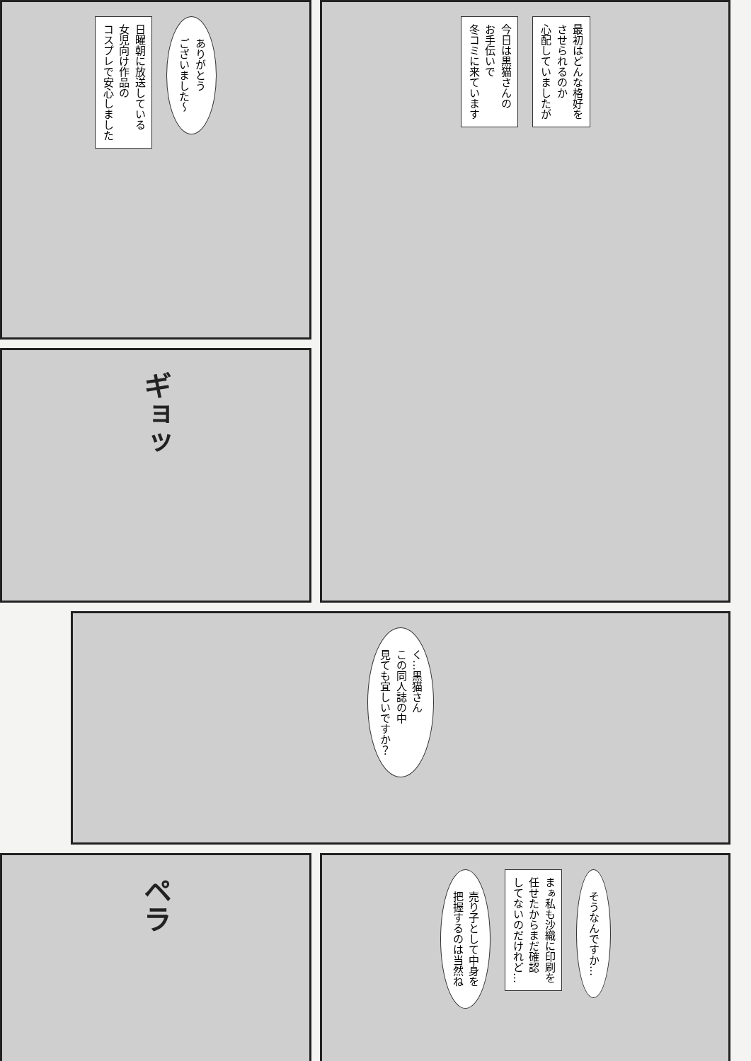日曜朝に放送している
女児向け作品の
コスプレで安心しました
ありがとう
ございました～
今日は黒猫さんの
お手伝いで
冬コミに来ています
最初はどんな格好を
させられるのか
心配していましたが
ギョッ
く…黒猫さん
この同人誌の中
見ても宜しいですか？
ペラ
売り子として中身を
把握するのは当然ね
まぁ私も沙織に印刷を
任せたからまだ確認
してないのだけれど…
そうなんですか…